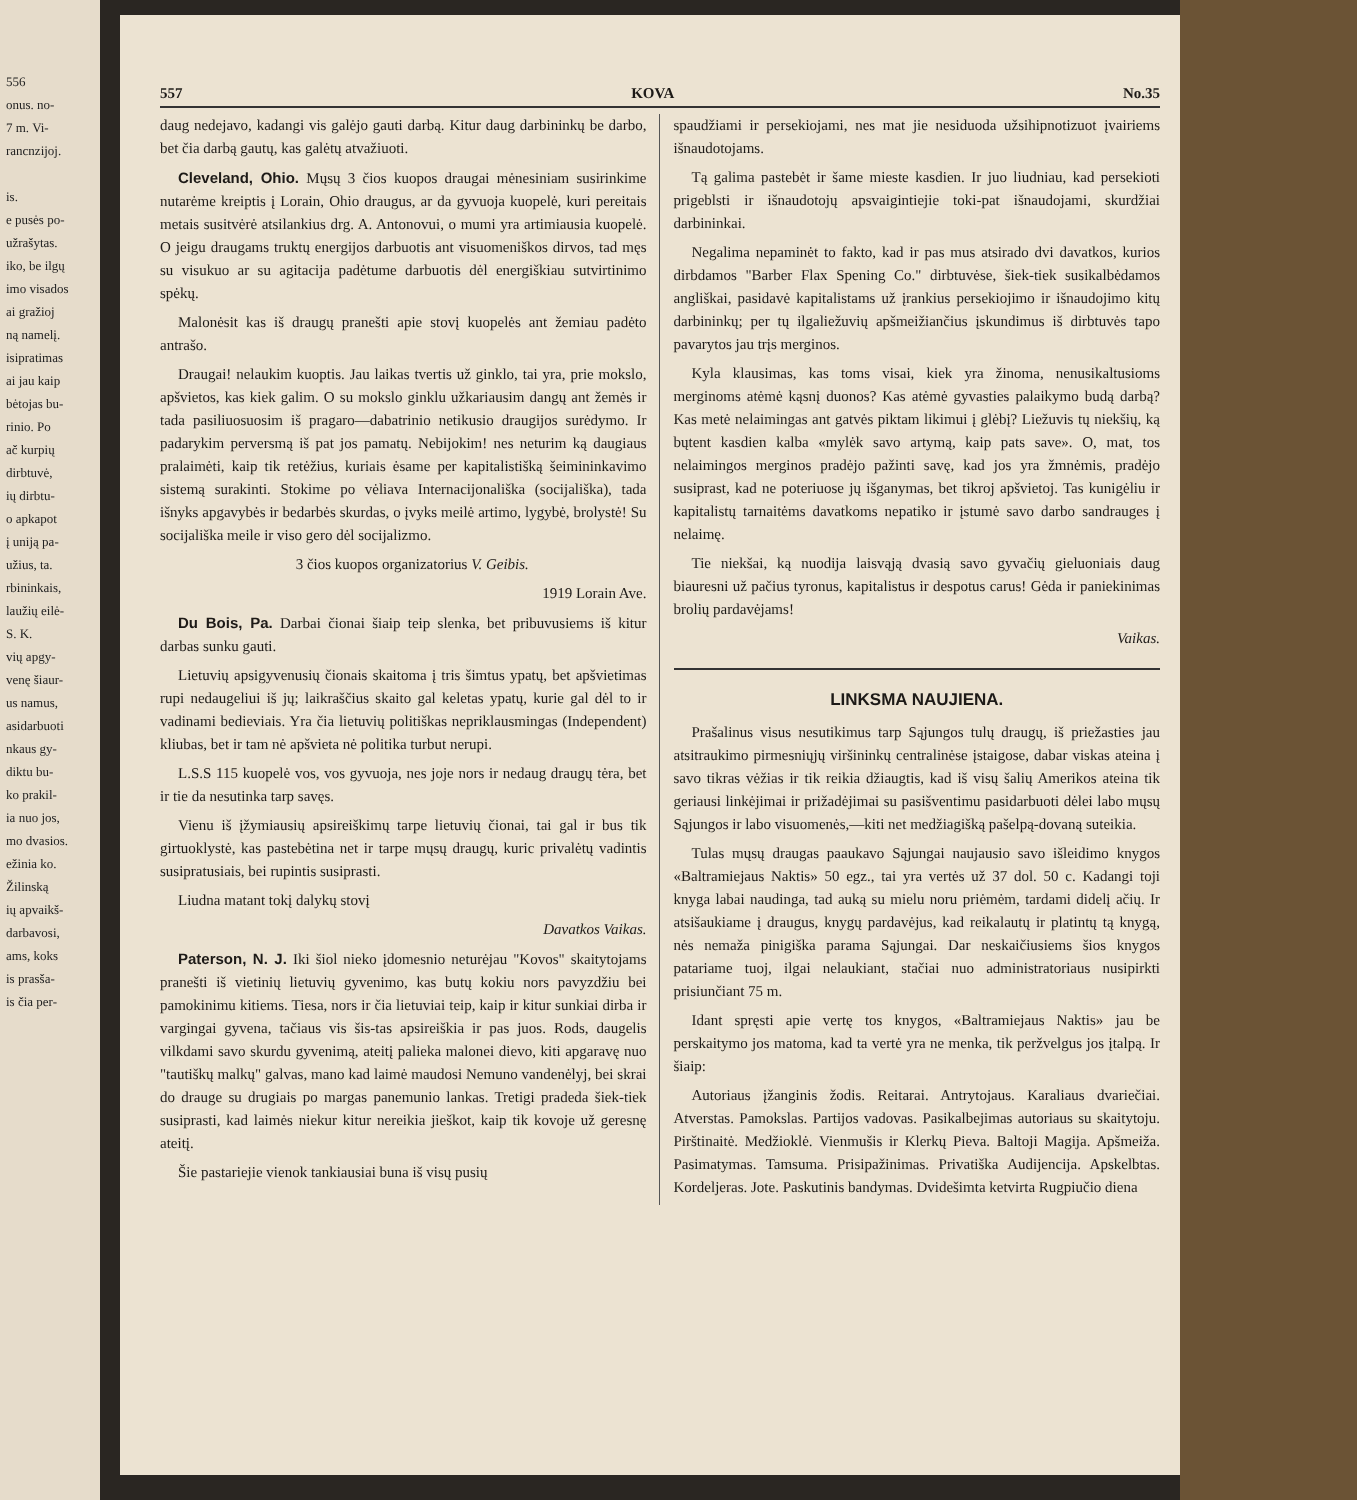556
onus. no-
7 m. Vi-
rancnzijoj.
is.
e pusės po-
užrašytas.
iko, be ilgų
imo visados
ai gražioj
ną namelį.
isipratimas
ai jau kaip
bėtojas bu-
rinio. Po
ač kurpių
dirbtuvė,
ių dirbtu-
o apkapot
į uniją pa-
užius, ta.
rbininkais,
laužių eilė-
S. K.
vių apgy-
venę šiaur-
us namus,
asidarbuoti
nkaus gy-
diktu bu-
ko prakil-
ia nuo jos,
mo dvasios.
ežinia ko.
Žilinską
ių apvaikš-
darbavosi,
ams, koks
is prasša-
is čia per-
557 KOVA No.35
daug nedejavo, kadangi vis galėjo gauti darbą. Kitur daug darbininkų be darbo, bet čia darbą gautų, kas galėtų atvažiuoti.
Cleveland, Ohio. Mųsų 3 čios kuopos draugai mėnesiniam susirinkime nutarėme kreiptis į Lorain, Ohio draugus, ar da gyvuoja kuopelė, kuri pereitais metais susitvėrė atsilankius drg. A. Antonovui, o mumi yra artimiausia kuopelė. O jeigu draugams truktų energijos darbuotis ant visuomeniškos dirvos, tad męs su visukuo ar su agitacija padėtume darbuotis dėl energiškiau sutvirtinimo spėkų.
Malonėsit kas iš draugų pranešti apie stovį kuopelės ant žemiau padėto antrašo.
Draugai! nelaukim kuoptis. Jau laikas tvertis už ginklo, tai yra, prie mokslo, apšvietos, kas kiek galim. O su mokslo ginklu užkariausim dangų ant žemės ir tada pasiliuosuosim iš pragaro—dabatrinio netikusio draugijos surėdymo. Ir padarykim perversmą iš pat jos pamatų. Nebijokim! nes neturim ką daugiaus pralaimėti, kaip tik retėžius, kuriais ėsame per kapitalistišką šeimininkavimo sistemą surakinti. Stokime po vėliava Internacijonališka (socijališka), tada išnyks apgavybės ir bedarbės skurdas, o įvyks meilė artimo, lygybė, brolystė! Su socijališka meile ir viso gero dėl socijalizmo.
3 čios kuopos organizatorius V. Geibis.
1919 Lorain Ave.
Du Bois, Pa. Darbai čionai šiaip teip slenka, bet pribuvusiems iš kitur darbas sunku gauti.
Lietuvių apsigyvenusių čionais skaitoma į tris šimtus ypatų, bet apšvietimas rupi nedaugeliui iš jų; laikraščius skaito gal keletas ypatų, kurie gal dėl to ir vadinami bedieviais. Yra čia lietuvių politiškas nepriklausmingas (Independent) kliubas, bet ir tam nė apšvieta nė politika turbut nerupi.
L.S.S 115 kuopelė vos, vos gyvuoja, nes joje nors ir nedaug draugų tėra, bet ir tie da nesutinka tarp savęs.
Vienu iš įžymiausių apsireiškimų tarpe lietuvių čionai, tai gal ir bus tik girtuoklystė, kas pastebėtina net ir tarpe mųsų draugų, kuric privalėtų vadintis susipratusiais, bei rupintis susiprasti.
Liudna matant tokį dalykų stovį
Davatkos Vaikas.
Paterson, N. J. Iki šiol nieko įdomesnio neturėjau "Kovos" skaitytojams pranešti iš vietinių lietuvių gyvenimo, kas butų kokiu nors pavyzdžiu bei pamokinimu kitiems. Tiesa, nors ir čia lietuviai teip, kaip ir kitur sunkiai dirba ir vargingai gyvena, tačiaus vis šis-tas apsireiškia ir pas juos. Rods, daugelis vilkdami savo skurdu gyvenimą, ateitį paliekа malonei dievo, kiti apgaravę nuo "tautiškų malkų" galvas, mano kad laimė maudosi Nemuno vandenėlyj, bei skrai do drauge su drugiais po margas panemunio lankas. Tretigi pradeda šiek-tiek susiprasti, kad laimės niekur kitur nereikia jieškot, kaip tik kovoje už geresnę ateitį.
Šie pastariejie vienok tankiausiai buna iš visų pusių
spaudžiami ir persekiojami, nes mat jie nesiduoda užsihipnotizuot įvairiems išnaudotojams.
Tą galima pastebėt ir šame mieste kasdien. Ir juo liudniau, kad persekioti prigeblsti ir išnaudotojų apsvaigintiejie toki-pat išnaudojami, skurdžiai darbininkai.
Negalima nepaminėt to fakto, kad ir pas mus atsirado dvi davatkos, kurios dirbdamos "Barber Flax Spening Co." dirbtuvėse, šiek-tiek susikalbėdamos angliškai, pasidavė kapitalistams už įrankius persekiojimo ir išnaudojimo kitų darbininkų; per tų ilgaliežuvių apšmeižiančius įskundimus iš dirbtuvės tapo pavarytos jau trįs merginos.
Kyla klausimas, kas toms visai, kiek yra žinoma, nenusikaltusioms merginoms atėmė kąsnį duonos? Kas atėmė gyvasties palaikymo budą darbą? Kas metė nelaimingas ant gatvės piktam likimui į glėbį? Liežuvis tų niekšių, ką bųtent kasdien kalba «mylėk savo artymą, kaip pats save». O, mat, tos nelaimingos merginos pradėjo pažinti savę, kad jos yra žmnėmis, pradėjo susiprast, kad ne poteriuose jų išganymas, bet tikroj apšvietoj. Tas kunigėliu ir kapitalistų tarnaitėms davatkoms nepatiko ir įstumė savo darbo sandrauges į nelaimę.
Tie niekšai, ką nuodija laisvąją dvasią savo gyvačių gieluoniais daug biauresni už pačius tyronus, kapitalistus ir despotus carus! Gėda ir paniekinimas brolių pardavėjams!
Vaikas.
LINKSMA NAUJIENA.
Prašalinus visus nesutikimus tarp Sąjungos tulų draugų, iš priežasties jau atsitraukimo pirmesniųjų viršininkų centralinėse įstaigose, dabar viskas ateina į savo tikras vėžias ir tik reikia džiaugtis, kad iš visų šalių Amerikos ateina tik geriausi linkėjimai ir prižadėjimai su pasišventimu pasidarbuoti dėlei labo mųsų Sąjungos ir labo visuomenės,—kiti net medžiagišką pašelpą-dovaną suteikia.
Tulas mųsų draugas paaukavo Sąjungai naujausio savo išleidimo knygos «Baltramiejaus Naktis» 50 egz., tai yra vertės už 37 dol. 50 c. Kadangi toji knyga labai naudinga, tad auką su mielu noru priėmėm, tardami didelį ačių. Ir atsišaukiame į draugus, knygų pardavėjus, kad reikalautų ir platintų tą knygą, nės nemaža pinigiška parama Sąjungai. Dar neskaičiusiems šios knygos patariame tuoj, ilgai nelaukiant, stačiai nuo administratoriaus nusipirkti prisiunčiant 75 m.
Idant spręsti apie vertę tos knygos, «Baltramiejaus Naktis» jau be perskaitymo jos matoma, kad ta vertė yra ne menka, tik peržvelgus jos įtalpą. Ir šiaip:
Autoriaus įžanginis žodis. Reitarai. Antrytojaus. Karaliaus dvariečiai. Atverstas. Pamokslas. Partijos vadovas. Pasikalbejimas autoriaus su skaitytoju. Pirštinaitė. Medžioklė. Vienmušis ir Klerkų Pieva. Baltoji Magija. Apšmeiža. Pasimatymas. Tamsuma. Prisipažinimas. Privatiška Audijencija. Apskelbtas. Kordeljeras. Jote. Paskutinis bandymas. Dvidešimta ketvirta Rugpiučio diena